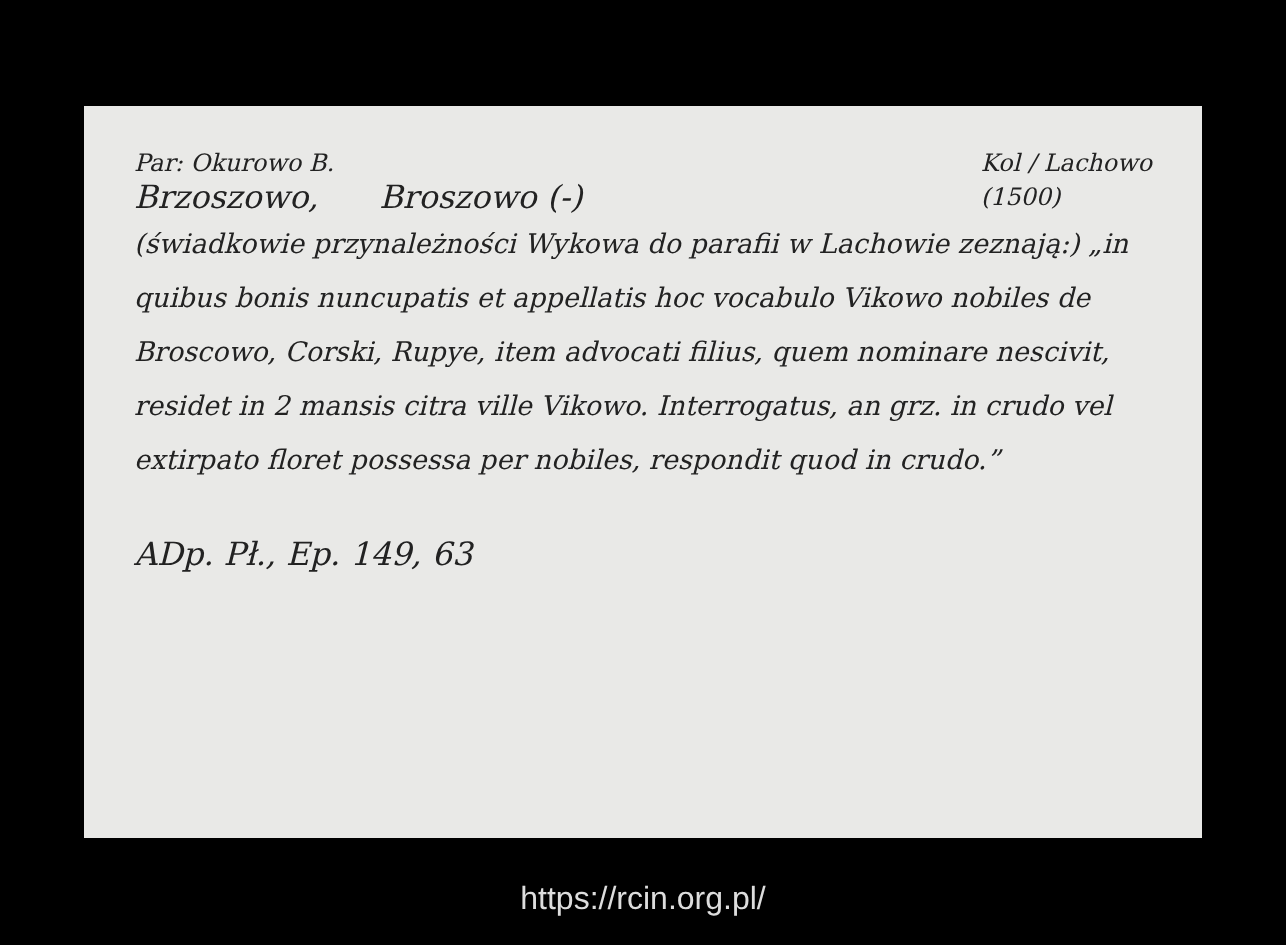Par: Okurowo B.
Brzoszowo, Broszowo (-)
Kol / Lachowo
(1500)
(świadkowie przynależności Wykowa do parafii w Lachowie zeznają:) „in quibus bonis nuncupatis et appellatis hoc vocabulo Vikowo nobiles de Broscowo, Corski, Rupye, item advocati filius, quem nominare nescivit, residet in 2 mansis citra ville Vikowo. Interrogatus, an grz. in crudo vel extirpato floret possessa per nobiles, respondit quod in crudo.”
ADp. Pł., Ep. 149, 63
https://rcin.org.pl/